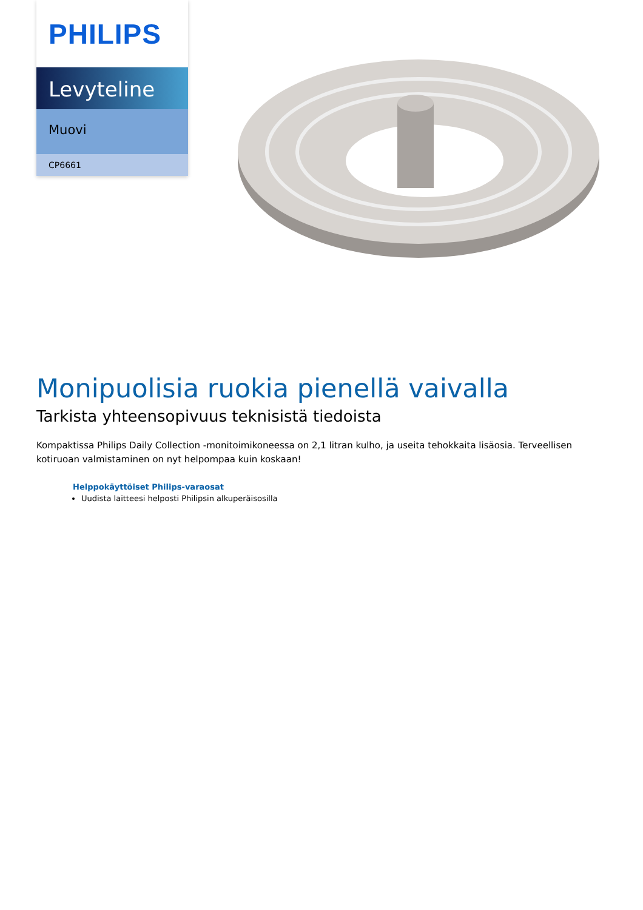PHILIPS
Levyteline
Muovi
CP6661
Monipuolisia ruokia pienellä vaivalla
Tarkista yhteensopivuus teknisistä tiedoista
Kompaktissa Philips Daily Collection -monitoimikoneessa on 2,1 litran kulho, ja useita tehokkaita lisäosia. Terveellisen kotiruoan valmistaminen on nyt helpompaa kuin koskaan!
Helppokäyttöiset Philips-varaosat
Uudista laitteesi helposti Philipsin alkuperäisosilla